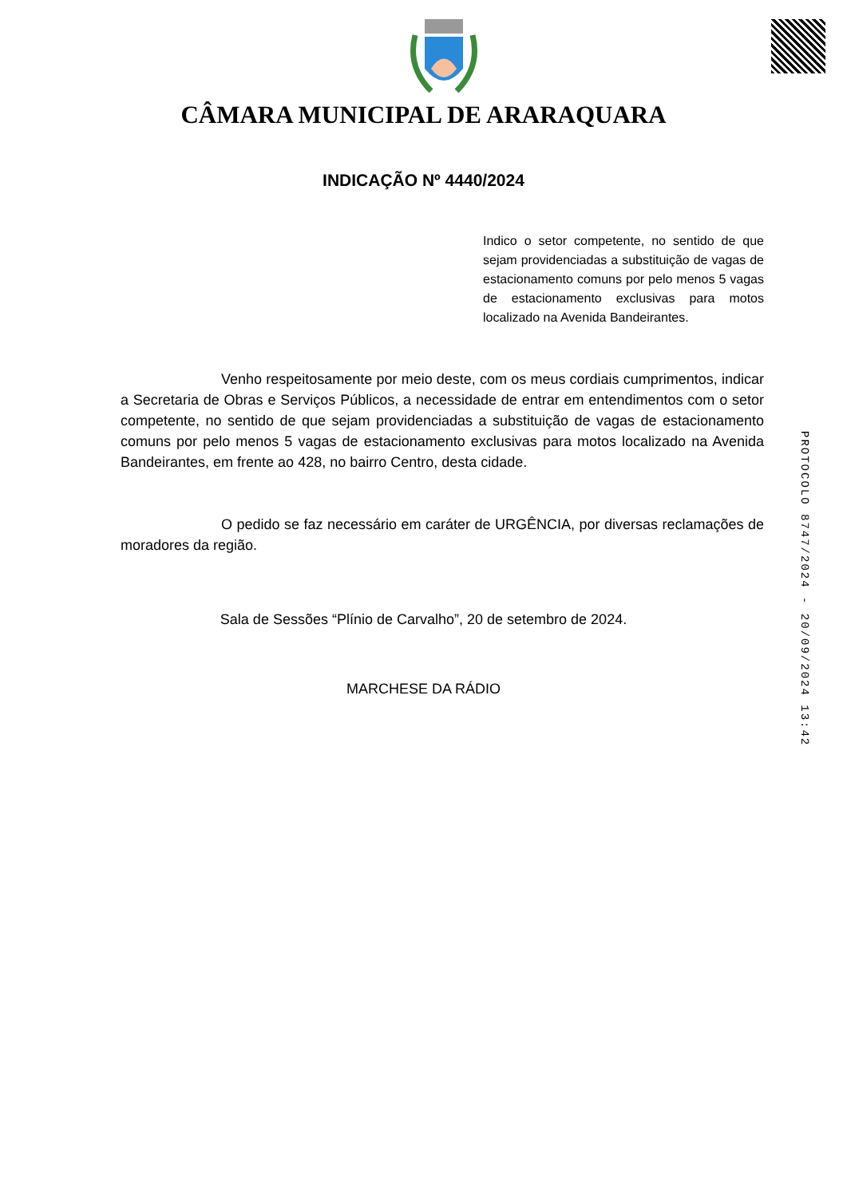CÂMARA MUNICIPAL DE ARARAQUARA
INDICAÇÃO Nº 4440/2024
Indico o setor competente, no sentido de que sejam providenciadas a substituição de vagas de estacionamento comuns por pelo menos 5 vagas de estacionamento exclusivas para motos localizado na Avenida Bandeirantes.
Venho respeitosamente por meio deste, com os meus cordiais cumprimentos, indicar a Secretaria de Obras e Serviços Públicos, a necessidade de entrar em entendimentos com o setor competente, no sentido de que sejam providenciadas a substituição de vagas de estacionamento comuns por pelo menos 5 vagas de estacionamento exclusivas para motos localizado na Avenida Bandeirantes, em frente ao 428, no bairro Centro, desta cidade.
O pedido se faz necessário em caráter de URGÊNCIA, por diversas reclamações de moradores da região.
Sala de Sessões “Plínio de Carvalho”, 20 de setembro de 2024.
MARCHESE DA RÁDIO
PROTOCOLO 8747/2024 - 20/09/2024 13:42